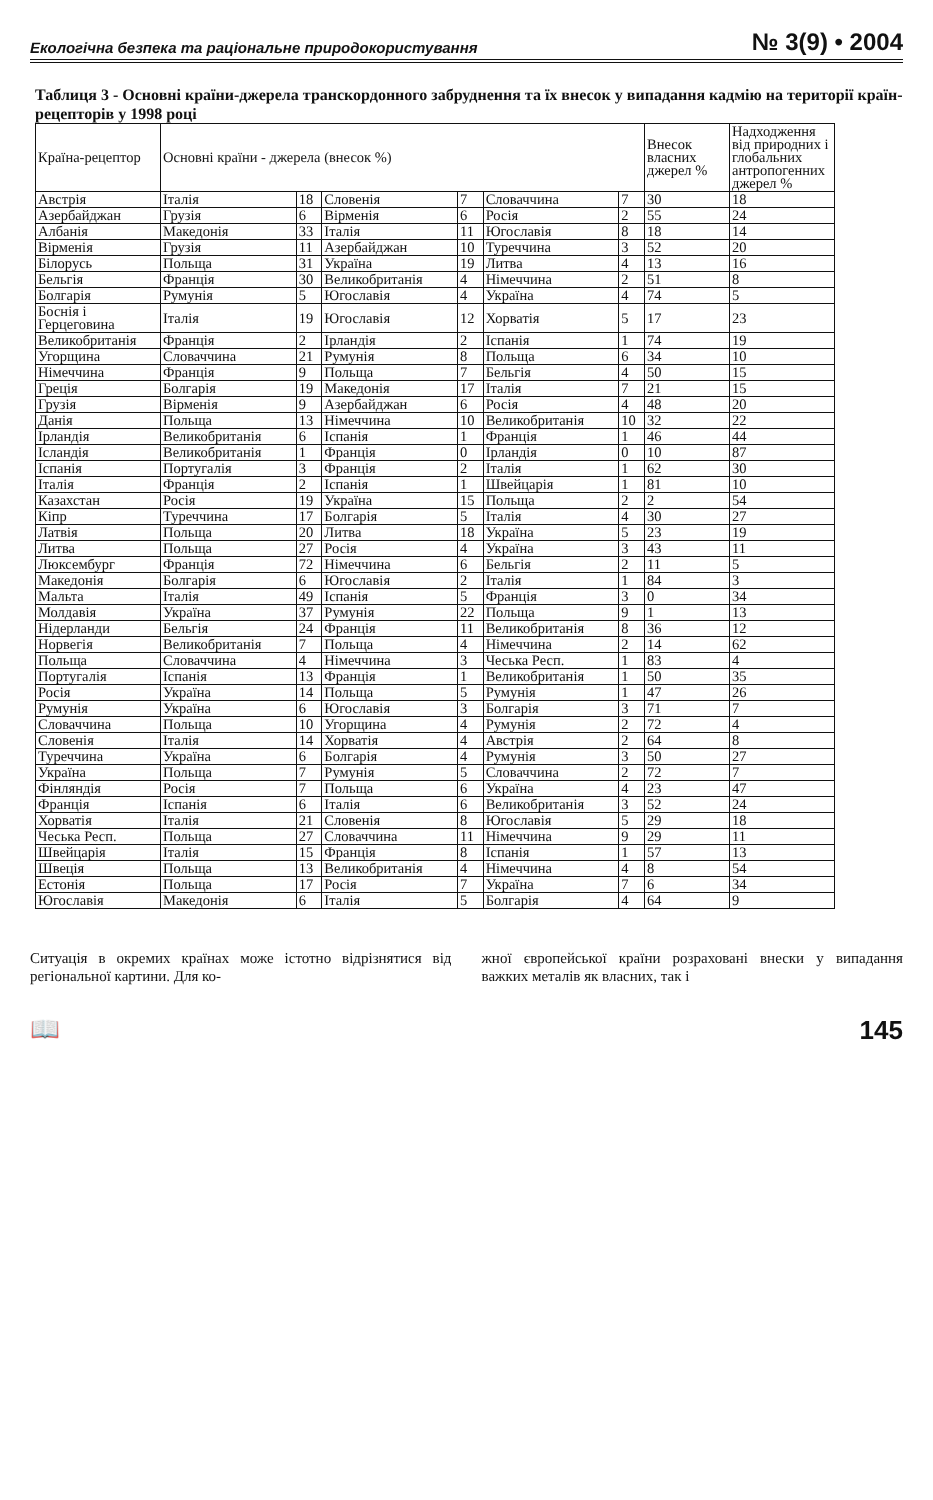Екологічна безпека та раціональне природокористування № 3(9) • 2004
Таблиця 3 - Основні країни-джерела транскордонного забруднення та їх внесок у випадання кадмію на території країн-рецепторів у 1998 році
| Країна-рецептор | Основні країни - джерела (внесок %) | | | | | | Внесок власних джерел % | Надходження від природних і глобальних антропогенних джерел % |
| --- | --- | --- | --- | --- | --- | --- | --- | --- |
| Австрія | Італія | 18 | Словенія | 7 | Словаччина | 7 | 30 | 18 |
| Азербайджан | Грузія | 6 | Вірменія | 6 | Росія | 2 | 55 | 24 |
| Албанія | Македонія | 33 | Італія | 11 | Югославія | 8 | 18 | 14 |
| Вірменія | Грузія | 11 | Азербайджан | 10 | Туреччина | 3 | 52 | 20 |
| Білорусь | Польща | 31 | Україна | 19 | Литва | 4 | 13 | 16 |
| Бельгія | Франція | 30 | Великобританія | 4 | Німеччина | 2 | 51 | 8 |
| Болгарія | Румунія | 5 | Югославія | 4 | Україна | 4 | 74 | 5 |
| Боснія і Герцеговина | Італія | 19 | Югославія | 12 | Хорватія | 5 | 17 | 23 |
| Великобританія | Франція | 2 | Ірландія | 2 | Іспанія | 1 | 74 | 19 |
| Угорщина | Словаччина | 21 | Румунія | 8 | Польща | 6 | 34 | 10 |
| Німеччина | Франція | 9 | Польща | 7 | Бельгія | 4 | 50 | 15 |
| Греція | Болгарія | 19 | Македонія | 17 | Італія | 7 | 21 | 15 |
| Грузія | Вірменія | 9 | Азербайджан | 6 | Росія | 4 | 48 | 20 |
| Данія | Польща | 13 | Німеччина | 10 | Великобританія | 10 | 32 | 22 |
| Ірландія | Великобританія | 6 | Іспанія | 1 | Франція | 1 | 46 | 44 |
| Ісландія | Великобританія | 1 | Франція | 0 | Ірландія | 0 | 10 | 87 |
| Іспанія | Португалія | 3 | Франція | 2 | Італія | 1 | 62 | 30 |
| Італія | Франція | 2 | Іспанія | 1 | Швейцарія | 1 | 81 | 10 |
| Казахстан | Росія | 19 | Україна | 15 | Польща | 2 | 2 | 54 |
| Кіпр | Туреччина | 17 | Болгарія | 5 | Італія | 4 | 30 | 27 |
| Латвія | Польща | 20 | Литва | 18 | Україна | 5 | 23 | 19 |
| Литва | Польща | 27 | Росія | 4 | Україна | 3 | 43 | 11 |
| Люксембург | Франція | 72 | Німеччина | 6 | Бельгія | 2 | 11 | 5 |
| Македонія | Болгарія | 6 | Югославія | 2 | Італія | 1 | 84 | 3 |
| Мальта | Італія | 49 | Іспанія | 5 | Франція | 3 | 0 | 34 |
| Молдавія | Україна | 37 | Румунія | 22 | Польща | 9 | 1 | 13 |
| Нідерланди | Бельгія | 24 | Франція | 11 | Великобританія | 8 | 36 | 12 |
| Норвегія | Великобританія | 7 | Польща | 4 | Німеччина | 2 | 14 | 62 |
| Польща | Словаччина | 4 | Німеччина | 3 | Чеська Респ. | 1 | 83 | 4 |
| Португалія | Іспанія | 13 | Франція | 1 | Великобританія | 1 | 50 | 35 |
| Росія | Україна | 14 | Польща | 5 | Румунія | 1 | 47 | 26 |
| Румунія | Україна | 6 | Югославія | 3 | Болгарія | 3 | 71 | 7 |
| Словаччина | Польща | 10 | Угорщина | 4 | Румунія | 2 | 72 | 4 |
| Словенія | Італія | 14 | Хорватія | 4 | Австрія | 2 | 64 | 8 |
| Туреччина | Україна | 6 | Болгарія | 4 | Румунія | 3 | 50 | 27 |
| Україна | Польща | 7 | Румунія | 5 | Словаччина | 2 | 72 | 7 |
| Фінляндія | Росія | 7 | Польща | 6 | Україна | 4 | 23 | 47 |
| Франція | Іспанія | 6 | Італія | 6 | Великобританія | 3 | 52 | 24 |
| Хорватія | Італія | 21 | Словенія | 8 | Югославія | 5 | 29 | 18 |
| Чеська Респ. | Польща | 27 | Словаччина | 11 | Німеччина | 9 | 29 | 11 |
| Швейцарія | Італія | 15 | Франція | 8 | Іспанія | 1 | 57 | 13 |
| Швеція | Польща | 13 | Великобританія | 4 | Німеччина | 4 | 8 | 54 |
| Естонія | Польща | 17 | Росія | 7 | Україна | 7 | 6 | 34 |
| Югославія | Македонія | 6 | Італія | 5 | Болгарія | 4 | 64 | 9 |
Ситуація в окремих країнах може істотно відрізнятися від регіональної картини. Для ко-
жної європейської країни розраховані внески у випадання важких металів як власних, так і
📖 145